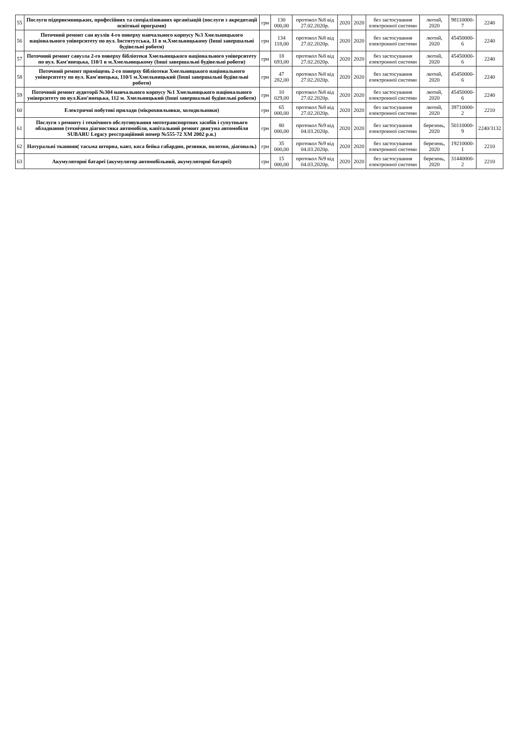| 55 | Послуги підприємницьких, професійних та спеціалізованих організацій (послуги з акредитації освітньої програми) | грн | 130 000,00 | протокол №8 від 27.02.2020р. | 2020 | 2020 | без застосування електронної системи | лютий, 2020 | 98110000-7 | 2240 |
| 56 | Поточний ремонт сан вузлів 4-го поверху навчального корпусу №3 Хмельницького національного університету по вул. Інститутська, 11 в м.Хмельницькому (Інші завершальні будівельні роботи) | грн | 134 118,00 | протокол №8 від 27.02.2020р. | 2020 | 2020 | без застосування електронної системи | лютий, 2020 | 45450000-6 | 2240 |
| 57 | Поточний ремонт савузла 2-го поверху бібліотеки Хмельницького національного університету по вул. Кам'янецька, 110/1 в м.Хмельницькому (Інші завершальні будівельні роботи) | грн | 18 693,00 | протокол №8 від 27.02.2020р. | 2020 | 2020 | без застосування електронної системи | лютий, 2020 | 45450000-6 | 2240 |
| 58 | Поточний ремонт приміщень 2-го поверху бібліотеки Хмельницького національного університету по вул. Кам'янецька, 110/1 м.Хмельницький (Інші завершальні будівельні роботи) | грн | 47 282,00 | протокол №8 від 27.02.2020р. | 2020 | 2020 | без застосування електронної системи | лютий, 2020 | 45450000-6 | 2240 |
| 59 | Поточний ремонт аудиторії №304 навчального корпусу №1 Хмельницького національного університету по вул.Кам'янецька, 112 м. Хмельницький (Інші завершальні будівельні роботи) | грн | 10 029,00 | протокол №8 від 27.02.2020р. | 2020 | 2020 | без застосування електронної системи | лютий, 2020 | 45450000-6 | 2240 |
| 60 | Електричні побутові прилади (мікрохвильовки, холодильники) | грн | 65 000,00 | протокол №8 від 27.02.2020р. | 2020 | 2020 | без застосування електронної системи | лютий, 2020 | 39710000-2 | 2210 |
| 61 | Послуги з ремонту і технічного обслуговування мототранспортних засобів і супутнього обладнання (технічна діагностика автомобіля, капітальний ремонт двигуна автомобіля SUBARU Legacy реєстраційний номер №555-72 ХМ 2002 р.в.) | грн | 80 000,00 | протокол №9 від 04.03.2020р. | 2020 | 2020 | без застосування електронної системи | березень, 2020 | 50110000-9 | 2240/3132 |
| 62 | Натуральні тканини( тасьма шторна, кант, коса бейка габардин, резинки, полотно, діагональ) | грн | 35 000,00 | протокол №9 від 04.03.2020р. | 2020 | 2020 | без застосування електронної системи | березень, 2020 | 19210000-1 | 2210 |
| 63 | Акумуляторні батареї (акумулятор автомобільний, акумуляторні батареї) | грн | 15 000,00 | протокол №9 від 04.03.2020р. | 2020 | 2020 | без застосування електронної системи | березень, 2020 | 31440000-2 | 2210 |